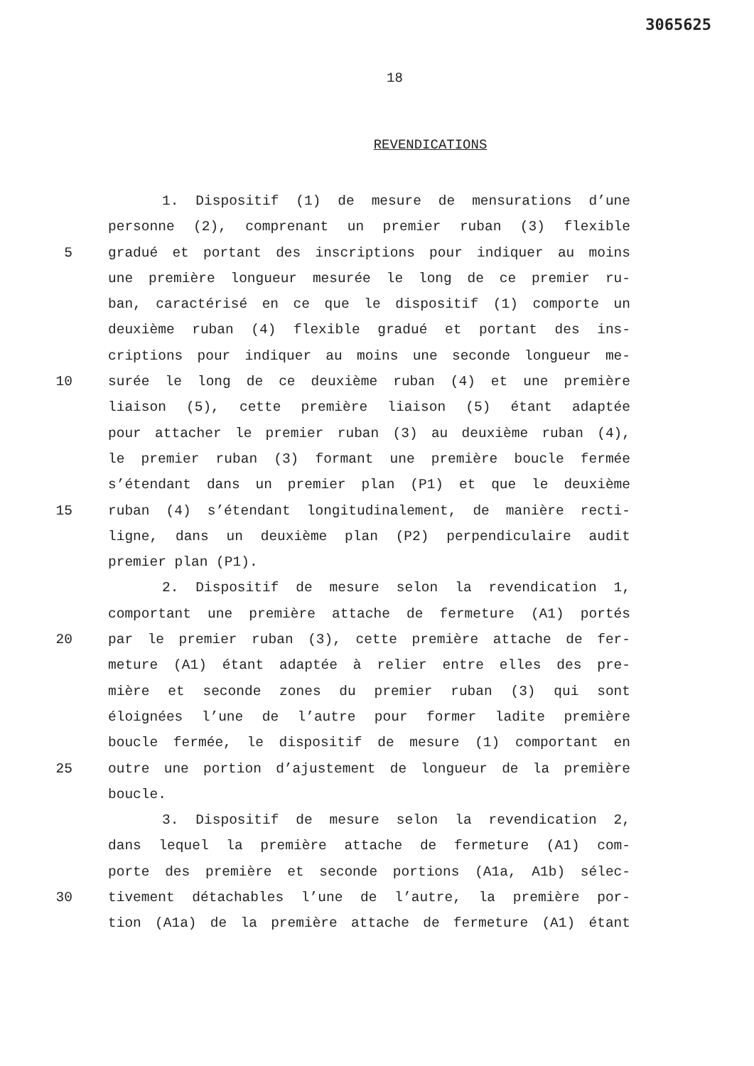3065625
18
REVENDICATIONS
1. Dispositif (1) de mesure de mensurations d’une
personne (2), comprenant un premier ruban (3) flexible
5 gradué et portant des inscriptions pour indiquer au moins
une première longueur mesurée le long de ce premier ru-
ban, caractérisé en ce que le dispositif (1) comporte un
deuxième ruban (4) flexible gradué et portant des ins-
criptions pour indiquer au moins une seconde longueur me-
10 surée le long de ce deuxième ruban (4) et une première
liaison (5), cette première liaison (5) étant adaptée
pour attacher le premier ruban (3) au deuxième ruban (4),
le premier ruban (3) formant une première boucle fermée
s’étendant dans un premier plan (P1) et que le deuxième
15 ruban (4) s’étendant longitudinalement, de manière recti-
ligne, dans un deuxième plan (P2) perpendiculaire audit
premier plan (P1).
2. Dispositif de mesure selon la revendication 1,
comportant une première attache de fermeture (A1) portés
20 par le premier ruban (3), cette première attache de fer-
meture (A1) étant adaptée à relier entre elles des pre-
mière et seconde zones du premier ruban (3) qui sont
éloignées l’une de l’autre pour former ladite première
boucle fermée, le dispositif de mesure (1) comportant en
25 outre une portion d’ajustement de longueur de la première
boucle.
3. Dispositif de mesure selon la revendication 2,
dans lequel la première attache de fermeture (A1) com-
porte des première et seconde portions (A1a, A1b) sélec-
30 tivement détachables l’une de l’autre, la première por-
tion (A1a) de la première attache de fermeture (A1) étant